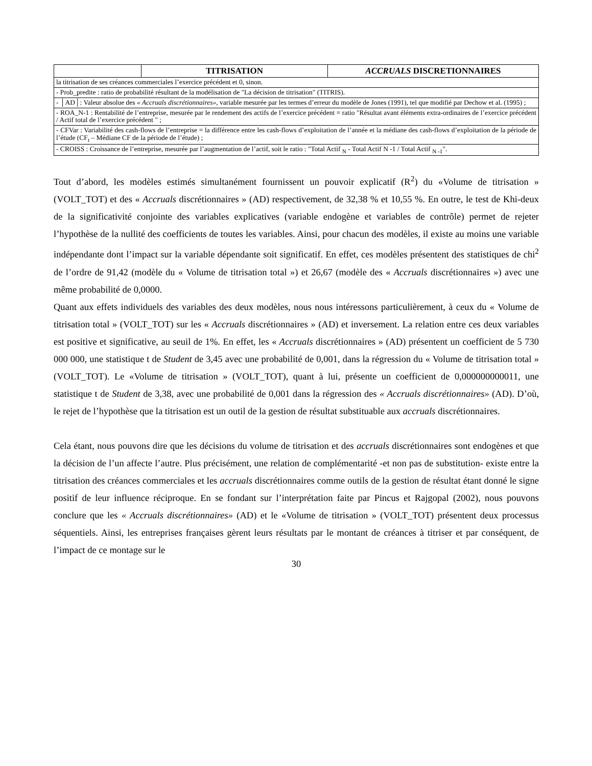| | TITRISATION | ACCRUALS DISCRETIONNAIRES |
| --- | --- | --- |
| la titrisation de ses créances commerciales l’exercice précédent et 0, sinon. | | |
| - Prob_predite : ratio de probabilité résultant de la modélisation de "La décision de titrisation" (TITRIS). | | |
| - │AD│: Valeur absolue des « Accruals discrétionnaires» , variable mesurée par les termes d’erreur du modèle de Jones (1991), tel que modifié par Dechow et al. (1995) ; | | |
| - ROA_N-1 : Rentabilité de l’entreprise, mesurée par le rendement des actifs de l’exercice précédent = ratio "Résultat avant éléments extra-ordinaires de l’exercice précédent / Actif total de l’exercice précédent " ; | | |
| - CFVar : Variabilité des cash-flows de l’entreprise = la différence entre les cash-flows d’exploitation de l’année et la médiane des cash-flows d’exploitation de la période de l’étude (CF<sub>t</sub> – Médiane CF de la période de l’étude) ; | | |
| - CROISS : Croissance de l’entreprise, mesurée par l’augmentation de l’actif, soit le ratio : "Total Actif <sub>N</sub> - Total Actif N -1 / Total Actif <sub>N -1</sub>". | | |
Tout d’abord, les modèles estimés simultanément fournissent un pouvoir explicatif (R<sup>2</sup>) du «Volume de titrisation » (VOLT_TOT) et des « Accruals discrétionnaires » (AD) respectivement, de 32,38 % et 10,55 %. En outre, le test de Khi-deux de la significativité conjointe des variables explicatives (variable endogène et variables de contrôle) permet de rejeter l’hypothèse de la nullité des coefficients de toutes les variables. Ainsi, pour chacun des modèles, il existe au moins une variable indépendante dont l’impact sur la variable dépendante soit significatif. En effet, ces modèles présentent des statistiques de chi<sup>2</sup> de l’ordre de 91,42 (modèle du « Volume de titrisation total ») et 26,67 (modèle des « Accruals discrétionnaires ») avec une même probabilité de 0,0000.
Quant aux effets individuels des variables des deux modèles, nous nous intéressons particulièrement, à ceux du « Volume de titrisation total » (VOLT_TOT) sur les « Accruals discrétionnaires » (AD) et inversement. La relation entre ces deux variables est positive et significative, au seuil de 1%. En effet, les « Accruals discrétionnaires » (AD) présentent un coefficient de 5 730 000 000, une statistique t de Student de 3,45 avec une probabilité de 0,001, dans la régression du « Volume de titrisation total » (VOLT_TOT). Le «Volume de titrisation » (VOLT_TOT), quant à lui, présente un coefficient de 0,000000000011, une statistique t de Student de 3,38, avec une probabilité de 0,001 dans la régression des « Accruals discrétionnaires» (AD). D’où, le rejet de l’hypothèse que la titrisation est un outil de la gestion de résultat substituable aux accruals discrétionnaires.
Cela étant, nous pouvons dire que les décisions du volume de titrisation et des accruals discrétionnaires sont endogènes et que la décision de l’un affecte l’autre. Plus précisément, une relation de complémentarité -et non pas de substitution- existe entre la titrisation des créances commerciales et les accruals discrétionnaires comme outils de la gestion de résultat étant donné le signe positif de leur influence réciproque. En se fondant sur l’interprétation faite par Pincus et Rajgopal (2002), nous pouvons conclure que les « Accruals discrétionnaires» (AD) et le «Volume de titrisation » (VOLT_TOT) présentent deux processus séquentiels. Ainsi, les entreprises françaises gèrent leurs résultats par le montant de créances à titriser et par conséquent, de l’impact de ce montage sur le
30